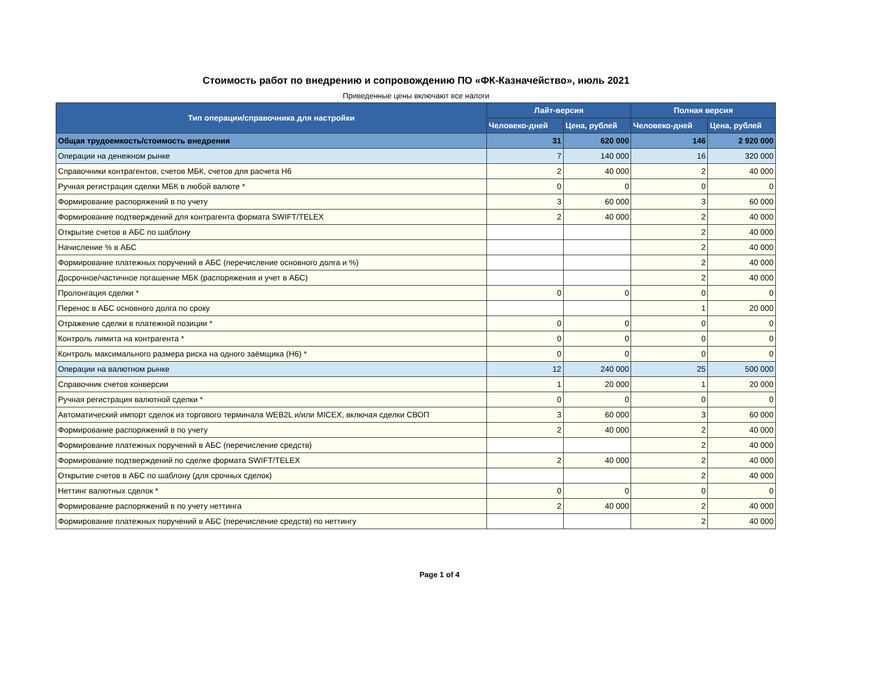Стоимость работ по внедрению и сопровождению ПО «ФК-Казначейство», июль 2021
Приведенные цены включают все налоги
| Тип операции/справочника для настройки | Лайт-версия | | Полная версия | |
| --- | --- | --- | --- | --- |
| | Человеко-дней | Цена, рублей | Человеко-дней | Цена, рублей |
| Общая трудоемкость/стоимость внедрения | 31 | 620 000 | 146 | 2 920 000 |
| Операции на денежном рынке | 7 | 140 000 | 16 | 320 000 |
| Справочники контрагентов, счетов МБК, счетов для расчета Н6 | 2 | 40 000 | 2 | 40 000 |
| Ручная регистрация сделки МБК в любой валюте * | 0 | 0 | 0 | 0 |
| Формирование распоряжений в по учету | 3 | 60 000 | 3 | 60 000 |
| Формирование подтверждений для контрагента формата SWIFT/TELEX | 2 | 40 000 | 2 | 40 000 |
| Открытие счетов в АБС по шаблону | | | 2 | 40 000 |
| Начисление % в АБС | | | 2 | 40 000 |
| Формирование платежных поручений в АБС (перечисление основного долга и %) | | | 2 | 40 000 |
| Досрочное/частичное погашение МБК (распоряжения и учет в АБС) | | | 2 | 40 000 |
| Пролонгация сделки * | 0 | 0 | 0 | 0 |
| Перенос в АБС основного долга по сроку | | | 1 | 20 000 |
| Отражение сделки в платежной позиции * | 0 | 0 | 0 | 0 |
| Контроль лимита на контрагента * | 0 | 0 | 0 | 0 |
| Контроль максимального размера риска на одного заёмщика (Н6) * | 0 | 0 | 0 | 0 |
| Операции на валютном рынке | 12 | 240 000 | 25 | 500 000 |
| Справочник счетов конверсии | 1 | 20 000 | 1 | 20 000 |
| Ручная регистрация валютной сделки * | 0 | 0 | 0 | 0 |
| Автоматический импорт сделок из торгового терминала WEB2L и/или MICEX, включая сделки СВОП | 3 | 60 000 | 3 | 60 000 |
| Формирование распоряжений в по учету | 2 | 40 000 | 2 | 40 000 |
| Формирование платежных поручений в АБС (перечисление средств) | | | 2 | 40 000 |
| Формирование подтверждений по сделке формата SWIFT/TELEX | 2 | 40 000 | 2 | 40 000 |
| Открытие счетов в АБС по шаблону (для срочных сделок) | | | 2 | 40 000 |
| Неттинг валютных сделок * | 0 | 0 | 0 | 0 |
| Формирование распоряжений в по учету неттинга | 2 | 40 000 | 2 | 40 000 |
| Формирование платежных поручений в АБС (перечисление средств) по неттингу | | | 2 | 40 000 |
Page 1 of 4